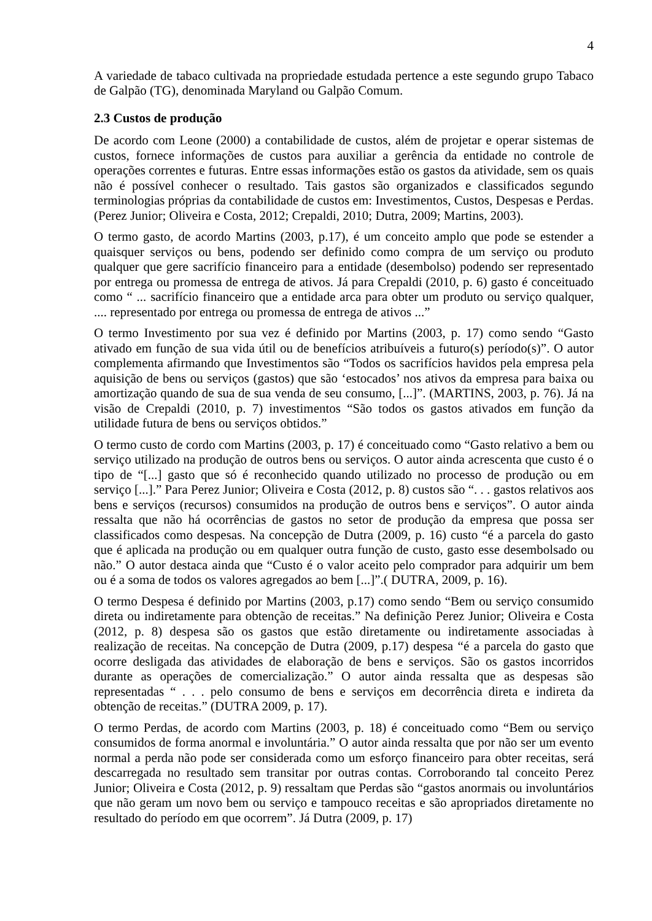4
A variedade de tabaco cultivada na propriedade estudada pertence a este segundo grupo Tabaco de Galpão (TG), denominada Maryland ou Galpão Comum.
2.3 Custos de produção
De acordo com Leone (2000) a contabilidade de custos, além de projetar e operar sistemas de custos, fornece informações de custos para auxiliar a gerência da entidade no controle de operações correntes e futuras. Entre essas informações estão os gastos da atividade, sem os quais não é possível conhecer o resultado. Tais gastos são organizados e classificados segundo terminologias próprias da contabilidade de custos em: Investimentos, Custos, Despesas e Perdas. (Perez Junior; Oliveira e Costa, 2012; Crepaldi, 2010; Dutra, 2009; Martins, 2003).
O termo gasto, de acordo Martins (2003, p.17), é um conceito amplo que pode se estender a quaisquer serviços ou bens, podendo ser definido como compra de um serviço ou produto qualquer que gere sacrifício financeiro para a entidade (desembolso) podendo ser representado por entrega ou promessa de entrega de ativos. Já para Crepaldi (2010, p. 6) gasto é conceituado como “ ... sacrifício financeiro que a entidade arca para obter um produto ou serviço qualquer, .... representado por entrega ou promessa de entrega de ativos ...”
O termo Investimento por sua vez é definido por Martins (2003, p. 17) como sendo “Gasto ativado em função de sua vida útil ou de benefícios atribuíveis a futuro(s) período(s)”. O autor complementa afirmando que Investimentos são “Todos os sacrifícios havidos pela empresa pela aquisição de bens ou serviços (gastos) que são ‘estocados’ nos ativos da empresa para baixa ou amortização quando de sua de sua venda de seu consumo, [...]”. (MARTINS, 2003, p. 76). Já na visão de Crepaldi (2010, p. 7) investimentos “São todos os gastos ativados em função da utilidade futura de bens ou serviços obtidos.”
O termo custo de cordo com Martins (2003, p. 17) é conceituado como “Gasto relativo a bem ou serviço utilizado na produção de outros bens ou serviços. O autor ainda acrescenta que custo é o tipo de “[...] gasto que só é reconhecido quando utilizado no processo de produção ou em serviço [...].” Para Perez Junior; Oliveira e Costa (2012, p. 8) custos são “. . . gastos relativos aos bens e serviços (recursos) consumidos na produção de outros bens e serviços”. O autor ainda ressalta que não há ocorrências de gastos no setor de produção da empresa que possa ser classificados como despesas. Na concepção de Dutra (2009, p. 16) custo “é a parcela do gasto que é aplicada na produção ou em qualquer outra função de custo, gasto esse desembolsado ou não.” O autor destaca ainda que “Custo é o valor aceito pelo comprador para adquirir um bem ou é a soma de todos os valores agregados ao bem [...]”.( DUTRA, 2009, p. 16).
O termo Despesa é definido por Martins (2003, p.17) como sendo “Bem ou serviço consumido direta ou indiretamente para obtenção de receitas.” Na definição Perez Junior; Oliveira e Costa (2012, p. 8) despesa são os gastos que estão diretamente ou indiretamente associadas à realização de receitas. Na concepção de Dutra (2009, p.17) despesa “é a parcela do gasto que ocorre desligada das atividades de elaboração de bens e serviços. São os gastos incorridos durante as operações de comercialização.” O autor ainda ressalta que as despesas são representadas “ . . . pelo consumo de bens e serviços em decorrência direta e indireta da obtenção de receitas.” (DUTRA 2009, p. 17).
O termo Perdas, de acordo com Martins (2003, p. 18) é conceituado como “Bem ou serviço consumidos de forma anormal e involuntária.” O autor ainda ressalta que por não ser um evento normal a perda não pode ser considerada como um esforço financeiro para obter receitas, será descarregada no resultado sem transitar por outras contas. Corroborando tal conceito Perez Junior; Oliveira e Costa (2012, p. 9) ressaltam que Perdas são “gastos anormais ou involuntários que não geram um novo bem ou serviço e tampouco receitas e são apropriados diretamente no resultado do período em que ocorrem”. Já Dutra (2009, p. 17)